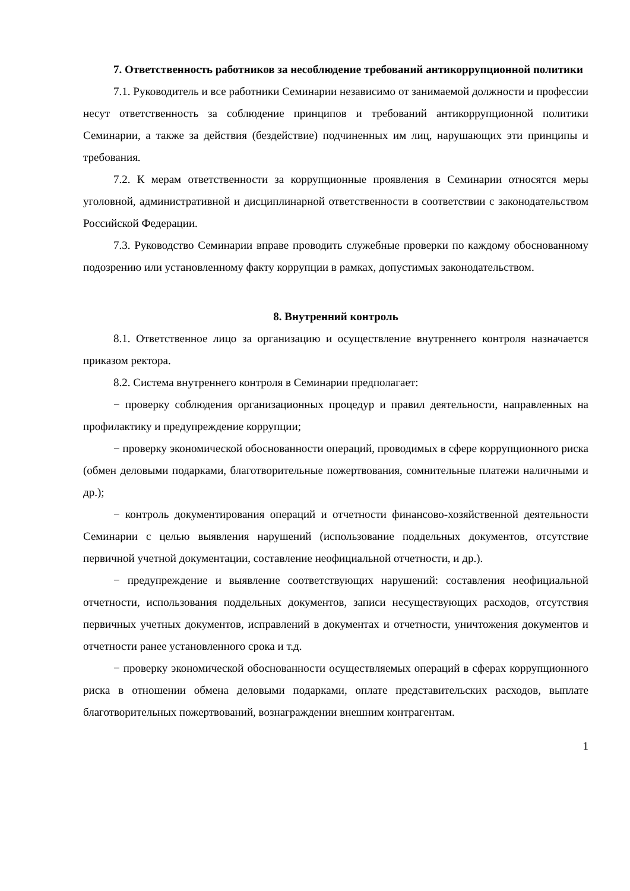7. Ответственность работников за несоблюдение требований антикоррупционной политики
7.1. Руководитель и все работники Семинарии независимо от занимаемой должности и профессии несут ответственность за соблюдение принципов и требований антикоррупционной политики Семинарии, а также за действия (бездействие) подчиненных им лиц, нарушающих эти принципы и требования.
7.2. К мерам ответственности за коррупционные проявления в Семинарии относятся меры уголовной, административной и дисциплинарной ответственности в соответствии с законодательством Российской Федерации.
7.3. Руководство Семинарии вправе проводить служебные проверки по каждому обоснованному подозрению или установленному факту коррупции в рамках, допустимых законодательством.
8. Внутренний контроль
8.1. Ответственное лицо за организацию и осуществление внутреннего контроля назначается приказом ректора.
8.2. Система внутреннего контроля в Семинарии предполагает:
− проверку соблюдения организационных процедур и правил деятельности, направленных на профилактику и предупреждение коррупции;
− проверку экономической обоснованности операций, проводимых в сфере коррупционного риска (обмен деловыми подарками, благотворительные пожертвования, сомнительные платежи наличными и др.);
− контроль документирования операций и отчетности финансово-хозяйственной деятельности Семинарии с целью выявления нарушений (использование поддельных документов, отсутствие первичной учетной документации, составление неофициальной отчетности, и др.).
− предупреждение и выявление соответствующих нарушений: составления неофициальной отчетности, использования поддельных документов, записи несуществующих расходов, отсутствия первичных учетных документов, исправлений в документах и отчетности, уничтожения документов и отчетности ранее установленного срока и т.д.
− проверку экономической обоснованности осуществляемых операций в сферах коррупционного риска в отношении обмена деловыми подарками, оплате представительских расходов, выплате благотворительных пожертвований, вознаграждении внешним контрагентам.
1